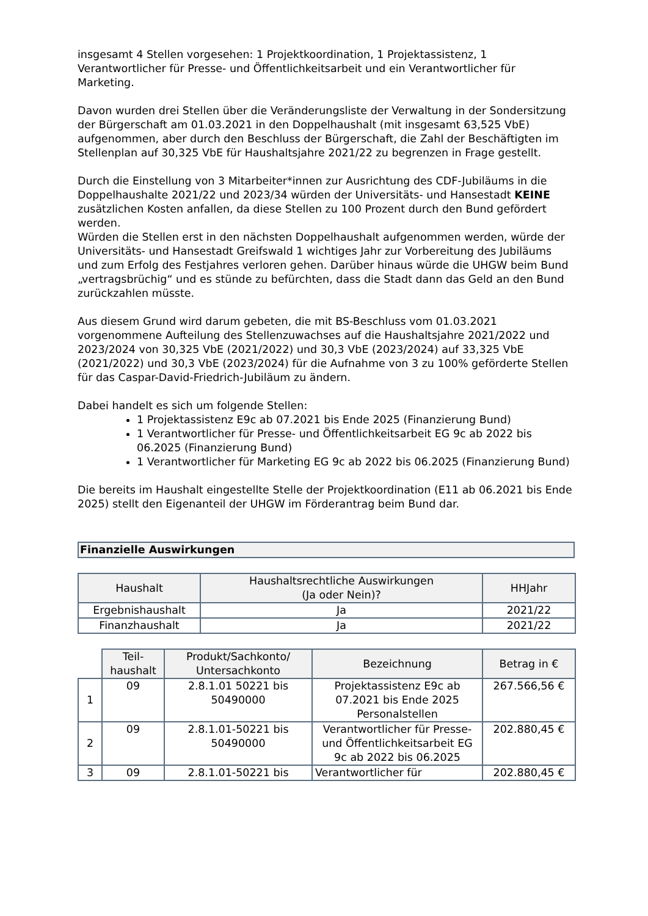insgesamt 4 Stellen vorgesehen: 1 Projektkoordination, 1 Projektassistenz, 1 Verantwortlicher für Presse- und Öffentlichkeitsarbeit und ein Verantwortlicher für Marketing.
Davon wurden drei Stellen über die Veränderungsliste der Verwaltung in der Sondersitzung der Bürgerschaft am 01.03.2021 in den Doppelhaushalt (mit insgesamt 63,525 VbE) aufgenommen, aber durch den Beschluss der Bürgerschaft, die Zahl der Beschäftigten im Stellenplan auf 30,325 VbE für Haushaltsjahre 2021/22 zu begrenzen in Frage gestellt.
Durch die Einstellung von 3 Mitarbeiter*innen zur Ausrichtung des CDF-Jubiläums in die Doppelhaushalte 2021/22 und 2023/34 würden der Universitäts- und Hansestadt KEINE zusätzlichen Kosten anfallen, da diese Stellen zu 100 Prozent durch den Bund gefördert werden.
Würden die Stellen erst in den nächsten Doppelhaushalt aufgenommen werden, würde der Universitäts- und Hansestadt Greifswald 1 wichtiges Jahr zur Vorbereitung des Jubiläums und zum Erfolg des Festjahres verloren gehen. Darüber hinaus würde die UHGW beim Bund „vertragsbrüchig“ und es stünde zu befürchten, dass die Stadt dann das Geld an den Bund zurückzahlen müsste.
Aus diesem Grund wird darum gebeten, die mit BS-Beschluss vom 01.03.2021 vorgenommene Aufteilung des Stellenzuwachses auf die Haushaltsjahre 2021/2022 und 2023/2024 von 30,325 VbE (2021/2022) und 30,3 VbE (2023/2024) auf 33,325 VbE (2021/2022) und 30,3 VbE (2023/2024) für die Aufnahme von 3 zu 100% geförderte Stellen für das Caspar-David-Friedrich-Jubiläum zu ändern.
Dabei handelt es sich um folgende Stellen:
1 Projektassistenz E9c ab 07.2021 bis Ende 2025 (Finanzierung Bund)
1 Verantwortlicher für Presse- und Öffentlichkeitsarbeit EG 9c ab 2022 bis 06.2025 (Finanzierung Bund)
1 Verantwortlicher für Marketing EG 9c ab 2022 bis 06.2025 (Finanzierung Bund)
Die bereits im Haushalt eingestellte Stelle der Projektkoordination (E11 ab 06.2021 bis Ende 2025) stellt den Eigenanteil der UHGW im Förderantrag beim Bund dar.
Finanzielle Auswirkungen
| Haushalt | Haushaltsrechtliche Auswirkungen (Ja oder Nein)? | HHJahr |
| --- | --- | --- |
| Ergebnishaushalt | Ja | 2021/22 |
| Finanzhaushalt | Ja | 2021/22 |
| | Teil- haushalt | Produkt/Sachkonto/ Untersachkonto | Bezeichnung | Betrag in € |
| 1 | 09 | 2.8.1.01 50221 bis 50490000 | Projektassistenz E9c ab 07.2021 bis Ende 2025 Personalstellen | 267.566,56 € |
| 2 | 09 | 2.8.1.01-50221 bis 50490000 | Verantwortlicher für Presse- und Öffentlichkeitsarbeit EG 9c ab 2022 bis 06.2025 | 202.880,45 € |
| 3 | 09 | 2.8.1.01-50221 bis | Verantwortlicher für | 202.880,45 € |